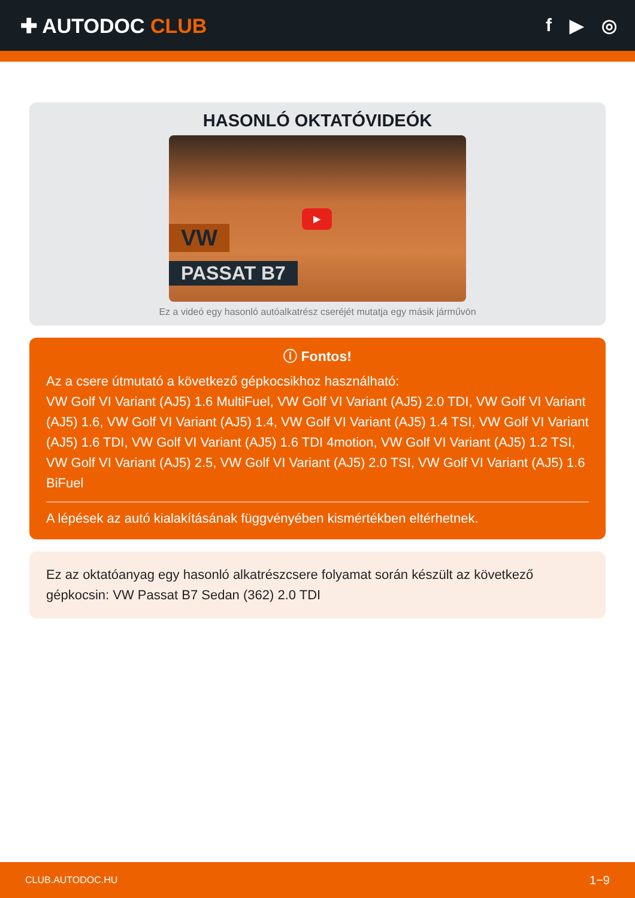✚ AUTODOC CLUB f ▶ ◎
HASONLÓ OKTATÓVIDEÓK
VW
PASSAT B7
▶
Ez a videó egy hasonló autóalkatrész cseréjét mutatja egy másik járművön
ⓘ Fontos!
Az a csere útmutató a következő gépkocsikhoz használható:
VW Golf VI Variant (AJ5) 1.6 MultiFuel, VW Golf VI Variant (AJ5) 2.0 TDI, VW Golf VI Variant (AJ5) 1.6, VW Golf VI Variant (AJ5) 1.4, VW Golf VI Variant (AJ5) 1.4 TSI, VW Golf VI Variant (AJ5) 1.6 TDI, VW Golf VI Variant (AJ5) 1.6 TDI 4motion, VW Golf VI Variant (AJ5) 1.2 TSI, VW Golf VI Variant (AJ5) 2.5, VW Golf VI Variant (AJ5) 2.0 TSI, VW Golf VI Variant (AJ5) 1.6 BiFuel
A lépések az autó kialakításának függvényében kismértékben eltérhetnek.
Ez az oktatóanyag egy hasonló alkatrészcsere folyamat során készült az következő gépkocsin: VW Passat B7 Sedan (362) 2.0 TDI
CLUB.AUTODOC.HU 1−9